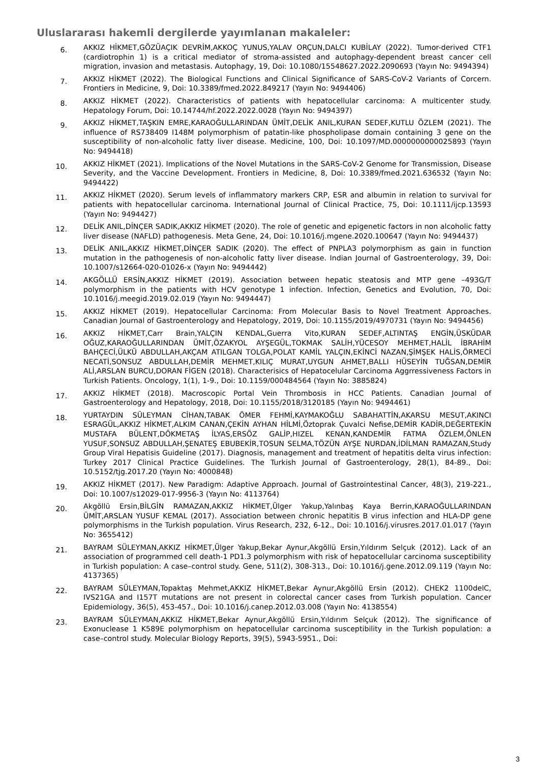Uluslararası hakemli dergilerde yayımlanan makaleler:
6.
AKKIZ HİKMET,GÖZÜAÇIK DEVRİM,AKKOÇ YUNUS,YALAV ORÇUN,DALCI KUBİLAY (2022). Tumor-derived CTF1 (cardiotrophin 1) is a critical mediator of stroma-assisted and autophagy-dependent breast cancer cell migration, invasion and metastasis. Autophagy, 19, Doi: 10.1080/15548627.2022.2090693 (Yayın No: 9494394)
7.
AKKIZ HİKMET (2022). The Biological Functions and Clinical Significance of SARS-CoV-2 Variants of Corcern. Frontiers in Medicine, 9, Doi: 10.3389/fmed.2022.849217 (Yayın No: 9494406)
8.
AKKIZ HİKMET (2022). Characteristics of patients with hepatocellular carcinoma: A multicenter study. Hepatology Forum, Doi: 10.14744/hf.2022.2022.0028 (Yayın No: 9494397)
9.
AKKIZ HİKMET,TAŞKIN EMRE,KARAOĞULLARINDAN ÜMİT,DELİK ANIL,KURAN SEDEF,KUTLU ÖZLEM (2021). The influence of RS738409 I148M polymorphism of patatin-like phospholipase domain containing 3 gene on the susceptibility of non-alcoholic fatty liver disease. Medicine, 100, Doi: 10.1097/MD.0000000000025893 (Yayın No: 9494418)
10.
AKKIZ HİKMET (2021). Implications of the Novel Mutations in the SARS-CoV-2 Genome for Transmission, Disease Severity, and the Vaccine Development. Frontiers in Medicine, 8, Doi: 10.3389/fmed.2021.636532 (Yayın No: 9494422)
11.
AKKIZ HİKMET (2020). Serum levels of inflammatory markers CRP, ESR and albumin in relation to survival for patients with hepatocellular carcinoma. International Journal of Clinical Practice, 75, Doi: 10.1111/ijcp.13593 (Yayın No: 9494427)
12.
DELİK ANIL,DİNÇER SADIK,AKKIZ HİKMET (2020). The role of genetic and epigenetic factors in non alcoholic fatty liver disease (NAFLD) pathogenesis. Meta Gene, 24, Doi: 10.1016/j.mgene.2020.100647 (Yayın No: 9494437)
13.
DELİK ANIL,AKKIZ HİKMET,DİNÇER SADIK (2020). The effect of PNPLA3 polymorphism as gain in function mutation in the pathogenesis of non-alcoholic fatty liver disease. Indian Journal of Gastroenterology, 39, Doi: 10.1007/s12664-020-01026-x (Yayın No: 9494442)
14.
AKGÖLLÜ ERSİN,AKKIZ HİKMET (2019). Association between hepatic steatosis and MTP gene –493G/T polymorphism in the patients with HCV genotype 1 infection. Infection, Genetics and Evolution, 70, Doi: 10.1016/j.meegid.2019.02.019 (Yayın No: 9494447)
15.
AKKIZ HİKMET (2019). Hepatocellular Carcinoma: From Molecular Basis to Novel Treatment Approaches. Canadian Journal of Gastroenterology and Hepatology, 2019, Doi: 10.1155/2019/4970731 (Yayın No: 9494456)
16.
AKKIZ HİKMET,Carr Brain,YALÇIN KENDAL,Guerra Vito,KURAN SEDEF,ALTINTAŞ ENGİN,ÜSKÜDAR OĞUZ,KARAOĞULLARINDAN ÜMİT,ÖZAKYOL AYŞEGÜL,TOKMAK SALİH,YÜCESOY MEHMET,HALİL İBRAHİM BAHÇECİ,ÜLKÜ ABDULLAH,AKÇAM ATILGAN TOLGA,POLAT KAMİL YALÇIN,EKİNCİ NAZAN,ŞİMŞEK HALİS,ÖRMECİ NECATİ,SONSUZ ABDULLAH,DEMİR MEHMET,KILIÇ MURAT,UYGUN AHMET,BALLI HÜSEYİN TUĞSAN,DEMİR ALİ,ARSLAN BURCU,DORAN FİGEN (2018). Characterisics of Hepatocelular Carcinoma Aggrressiveness Factors in Turkish Patients. Oncology, 1(1), 1-9., Doi: 10.1159/000484564 (Yayın No: 3885824)
17.
AKKIZ HİKMET (2018). Macroscopic Portal Vein Thrombosis in HCC Patients. Canadian Journal of Gastroenterology and Hepatology, 2018, Doi: 10.1155/2018/3120185 (Yayın No: 9494461)
18.
YURTAYDIN SÜLEYMAN CİHAN,TABAK ÖMER FEHMİ,KAYMAKOĞLU SABAHATTİN,AKARSU MESUT,AKINCI ESRAGÜL,AKKIZ HİKMET,ALKIM CANAN,ÇEKİN AYHAN HİLMİ,Öztoprak Çuvalci Nefise,DEMİR KADİR,DEĞERTEKİN MUSTAFA BÜLENT,DÖKMETAŞ İLYAS,ERSÖZ GALİP,HIZEL KENAN,KANDEMİR FATMA ÖZLEM,ÖNLEN YUSUF,SONSUZ ABDULLAH,ŞENATEŞ EBUBEKİR,TOSUN SELMA,TÖZÜN AYŞE NURDAN,İDİLMAN RAMAZAN,Study Group Viral Hepatisis Guideline (2017). Diagnosis, management and treatment of hepatitis delta virus infection: Turkey 2017 Clinical Practice Guidelines. The Turkish Journal of Gastroenterology, 28(1), 84-89., Doi: 10.5152/tjg.2017.20 (Yayın No: 4000848)
19.
AKKIZ HİKMET (2017). New Paradigm: Adaptive Approach. Journal of Gastrointestinal Cancer, 48(3), 219-221., Doi: 10.1007/s12029-017-9956-3 (Yayın No: 4113764)
20.
Akgöllü Ersin,BİLGİN RAMAZAN,AKKIZ HİKMET,Ülger Yakup,Yalınbaş Kaya Berrin,KARAOĞULLARINDAN ÜMİT,ARSLAN YUSUF KEMAL (2017). Association between chronic hepatitis B virus infection and HLA-DP gene polymorphisms in the Turkish population. Virus Research, 232, 6-12., Doi: 10.1016/j.virusres.2017.01.017 (Yayın No: 3655412)
21.
BAYRAM SÜLEYMAN,AKKIZ HİKMET,Ülger Yakup,Bekar Aynur,Akgöllü Ersin,Yıldırım Selçuk (2012). Lack of an association of programmed cell death-1 PD1.3 polymorphism with risk of hepatocellular carcinoma susceptibility in Turkish population: A case–control study. Gene, 511(2), 308-313., Doi: 10.1016/j.gene.2012.09.119 (Yayın No: 4137365)
22.
BAYRAM SÜLEYMAN,Topaktaş Mehmet,AKKIZ HİKMET,Bekar Aynur,Akgöllü Ersin (2012). CHEK2 1100delC, IVS21GA and I157T mutations are not present in colorectal cancer cases from Turkish population. Cancer Epidemiology, 36(5), 453-457., Doi: 10.1016/j.canep.2012.03.008 (Yayın No: 4138554)
23.
BAYRAM SÜLEYMAN,AKKIZ HİKMET,Bekar Aynur,Akgöllü Ersin,Yıldırım Selçuk (2012). The significance of Exonuclease 1 K589E polymorphism on hepatocellular carcinoma susceptibility in the Turkish population: a case–control study. Molecular Biology Reports, 39(5), 5943-5951., Doi:
3